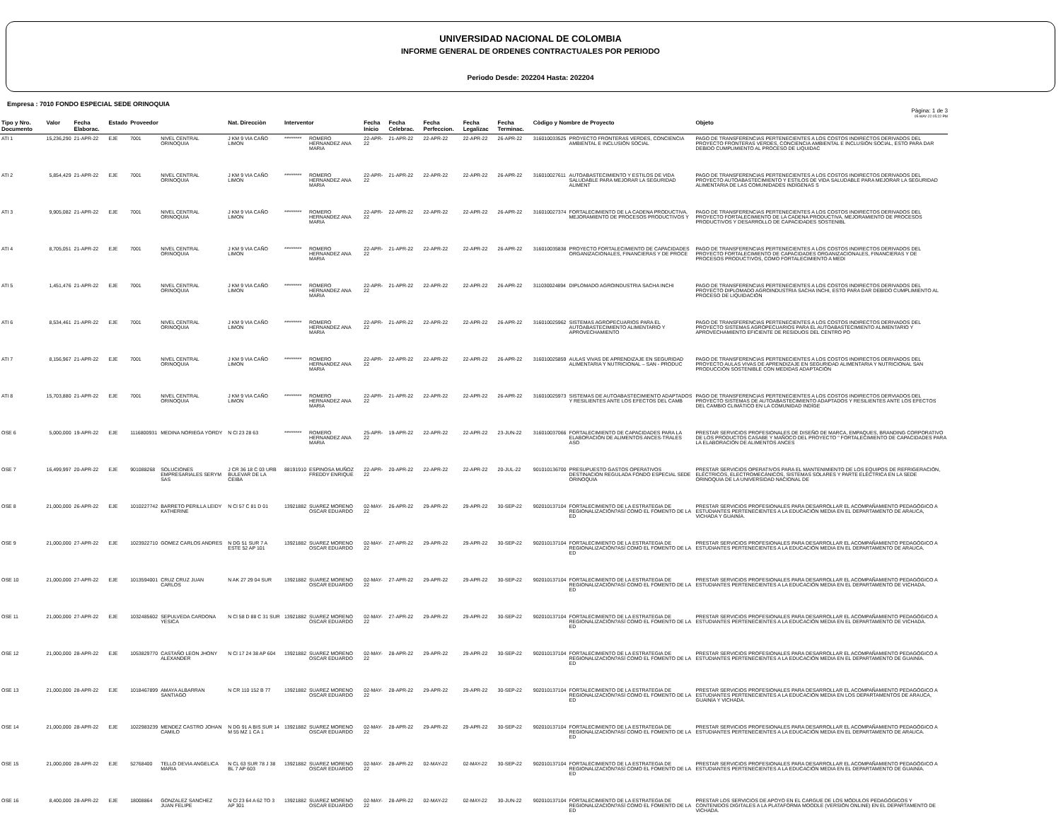UNIVERSIDAD NACIONAL DE COLOMBIA
INFORME GENERAL DE ORDENES CONTRACTUALES POR PERIODO
Periodo Desde: 202204 Hasta: 202204
Empresa : 7010 FONDO ESPECIAL SEDE ORINOQUIA
Pàgina: 1 de 3
05-MAY-22 05:22 PM
| Tipo y Nro. Documento | Valor | Fecha Elaborac. | Estado | Proveedor | | Nat. Direcciòn | Interventor | | Fecha Inicio | Fecha Celebrac. | Fecha Perfeccion. | Fecha Legalizac | Fecha Terminac. | Còdigo y Nombre de Proyecto | | Objeto |
| --- | --- | --- | --- | --- | --- | --- | --- | --- | --- | --- | --- | --- | --- | --- | --- | --- |
| ATI 1 | 15,236,290 | 21-APR-22 | EJE | 7001 | NIVEL CENTRAL ORINOQUIA | J KM 9 VIA CAÑO LIMON | ********* | ROMERO HERNANDEZ ANA MARIA | 22-APR-22 | 21-APR-22 | 22-APR-22 | 22-APR-22 | 26-APR-22 | 316010033525 | PROYECTO FRONTERAS VERDES, CONCIENCIA AMBIENTAL E INCLUSIÓN SOCIAL | PAGO DE TRANSFERENCIAS PERTENECIENTES A LOS COSTOS INDIRECTOS DERIVADOS DEL PROYECTO FRONTERAS VERDES, CONCIENCIA AMBIENTAL E INCLUSIÓN SOCIAL, ESTO PARA DAR DEBIDO CUMPLIMIENTO AL PROCESO DE LIQUIDAC |
| ATI 2 | 5,854,429 | 21-APR-22 | EJE | 7001 | NIVEL CENTRAL ORINOQUIA | J KM 9 VIA CAÑO LIMON | ********* | ROMERO HERNANDEZ ANA MARIA | 22-APR-22 | 21-APR-22 | 22-APR-22 | 22-APR-22 | 26-APR-22 | 316010027611 | AUTOABASTECIMIENTO Y ESTILOS DE VIDA SALUDABLE PARA MEJORAR LA SEGURIDAD ALIMENT | PAGO DE TRANSFERENCIAS PERTENECIENTES A LOS COSTOS INDIRECTOS DERIVADOS DEL PROYECTO AUTOABASTECIMIENTO Y ESTILOS DE VIDA SALUDABLE PARA MEJORAR LA SEGURIDAD ALIMENTARIA DE LAS COMUNIDADES INDÍGENAS S |
| ATI 3 | 9,905,082 | 21-APR-22 | EJE | 7001 | NIVEL CENTRAL ORINOQUIA | J KM 9 VIA CAÑO LIMON | ********* | ROMERO HERNANDEZ ANA MARIA | 22-APR-22 | 22-APR-22 | 22-APR-22 | 22-APR-22 | 26-APR-22 | 316010027374 | FORTALECIMIENTO DE LA CADENA PRODUCTIVA, MEJORAMIENTO DE PROCESOS PRODUCTIVOS Y | PAGO DE TRANSFERENCIAS PERTENECIENTES A LOS COSTOS INDIRECTOS DERIVADOS DEL PROYECTO FORTALECIMIENTO DE LA CADENA PRODUCTIVA, MEJORAMIENTO DE PROCESOS PRODUCTIVOS Y DESARROLLO DE CAPACIDADES SOSTENIBL |
| ATI 4 | 8,705,051 | 21-APR-22 | EJE | 7001 | NIVEL CENTRAL ORINOQUIA | J KM 9 VIA CAÑO LIMON | ********* | ROMERO HERNANDEZ ANA MARIA | 22-APR-22 | 21-APR-22 | 22-APR-22 | 22-APR-22 | 26-APR-22 | 316010035838 | PROYECTO FORTALECIMIENTO DE CAPACIDADES ORGANIZACIONALES, FINANCIERAS Y DE PROCE | PAGO DE TRANSFERENCIAS PERTENECIENTES A LOS COSTOS INDIRECTOS DERIVADOS DEL PROYECTO FORTALECIMIENTO DE CAPACIDADES ORGANIZACIONALES, FINANCIERAS Y DE PROCESOS PRODUCTIVOS, COMO FORTALECIMIENTO A MEDI |
| ATI 5 | 1,451,476 | 21-APR-22 | EJE | 7001 | NIVEL CENTRAL ORINOQUIA | J KM 9 VIA CAÑO LIMON | ********* | ROMERO HERNANDEZ ANA MARIA | 22-APR-22 | 21-APR-22 | 22-APR-22 | 22-APR-22 | 26-APR-22 | 311030024894 | DIPLOMADO AGROINDUSTRIA SACHA INCHI | PAGO DE TRANSFERENCIAS PERTENECIENTES A LOS COSTOS INDIRECTOS DERIVADOS DEL PROYECTO DIPLOMADO AGROINDUSTRIA SACHA INCHI, ESTO PARA DAR DEBIDO CUMPLIMIENTO AL PROCESO DE LIQUIDACIÓN |
| ATI 6 | 8,534,461 | 21-APR-22 | EJE | 7001 | NIVEL CENTRAL ORINOQUIA | J KM 9 VIA CAÑO LIMON | ********* | ROMERO HERNANDEZ ANA MARIA | 22-APR-22 | 21-APR-22 | 22-APR-22 | 22-APR-22 | 26-APR-22 | 316010025962 | SISTEMAS AGROPECUARIOS PARA EL AUTOABASTECIMIENTO ALIMENTARIO Y APROVECHAMIENTO | PAGO DE TRANSFERENCIAS PERTENECIENTES A LOS COSTOS INDIRECTOS DERIVADOS DEL PROYECTO SISTEMAS AGROPECUARIOS PARA EL AUTOABASTECIMIENTO ALIMENTARIO Y APROVECHAMIENTO EFICIENTE DE RESIDUOS DEL CENTRO PO |
| ATI 7 | 8,156,967 | 21-APR-22 | EJE | 7001 | NIVEL CENTRAL ORINOQUIA | J KM 9 VIA CAÑO LIMON | ********* | ROMERO HERNANDEZ ANA MARIA | 22-APR-22 | 22-APR-22 | 22-APR-22 | 22-APR-22 | 26-APR-22 | 316010025859 | AULAS VIVAS DE APRENDIZAJE EN SEGURIDAD ALIMENTARIA Y NUTRICIONAL – SAN - PRODUC | PAGO DE TRANSFERENCIAS PERTENECIENTES A LOS COSTOS INDIRECTOS DERIVADOS DEL PROYECTO AULAS VIVAS DE APRENDIZAJE EN SEGURIDAD ALIMENTARIA Y NUTRICIONAL SAN PRODUCCIÓN SOSTENIBLE CON MEDIDAS ADAPTACIÓN |
| ATI 8 | 15,703,880 | 21-APR-22 | EJE | 7001 | NIVEL CENTRAL ORINOQUIA | J KM 9 VIA CAÑO LIMON | ********* | ROMERO HERNANDEZ ANA MARIA | 22-APR-22 | 21-APR-22 | 22-APR-22 | 22-APR-22 | 26-APR-22 | 316010025973 | SISTEMAS DE AUTOABASTECIMIENTO ADAPTADOS Y RESILIENTES ANTE LOS EFECTOS DEL CAMB | PAGO DE TRANSFERENCIAS PERTENECIENTES A LOS COSTOS INDIRECTOS DERVIADOS DEL PROYECTO SISTEMAS DE AUTOABASTECIMIENTO ADAPTADOS Y RESILIENTES ANTE LOS EFECTOS DEL CAMBIO CLIMÁTICO EN LA COMUNIDAD INDÍGE |
| OSE 6 | 5,000,000 | 19-APR-22 | EJE | 1116800931 | MEDINA NORIEGA YORDY | N Cl 23 28 63 | ********* | ROMERO HERNANDEZ ANA MARIA | 25-APR-22 | 19-APR-22 | 22-APR-22 | 22-APR-22 | 23-JUN-22 | 316010037066 | FORTALECIMIENTO DE CAPACIDADES PARA LA ELABORACIÓN DE ALIMENTOS ANCES-TRALES ASO | PRESTAR SERVICIOS PROFESIONALES DE DISEÑO DE MARCA, EMPAQUES, BRANDING CORPORATIVO DE LOS PRODUCTOS CASABE Y MAÑOCO DEL PROYECTO " FORTALECIMIENTO DE CAPACIDADES PARA LA ELABORACIÓN DE ALIMENTOS ANCES |
| OSE 7 | 16,499,997 | 20-APR-22 | EJE | 901088268 | SOLUCIONES EMPRESARIALES SERYM SAS | J CR 36 18 C 03 URB BULEVAR DE LA CEIBA | 88191910 | ESPINOSA MUÑOZ FREDDY ENRIQUE | 22-APR-22 | 20-APR-22 | 22-APR-22 | 22-APR-22 | 20-JUL-22 | 901010136700 | PRESUPUESTO GASTOS OPERATIVOS DESTINACION REGULADA FONDO ESPECIAL SEDE ORINOQUIA | PRESTAR SERVICIOS OPERATIVOS PARA EL MANTENIMIENTO DE LOS EQUIPOS DE REFRIGERACIÓN, ELÉCTRICOS, ELECTROMECÁNICOS, SISTEMAS SOLARES Y PARTE ELÉCTRICA EN LA SEDE ORINOQUIA DE LA UNIVERSIDAD NACIONAL DE |
| OSE 8 | 21,000,000 | 26-APR-22 | EJE | 1010227742 | BARRETO PERILLA LEIDY KATHERINE | N Cl 57 C 81 D 01 | 13921882 | SUAREZ MORENO OSCAR EDUARDO | 02-MAY-22 | 26-APR-22 | 29-APR-22 | 29-APR-22 | 30-SEP-22 | 902010137104 | FORTALECIMIENTO DE LA ESTRATEGIA DE REGIONALIZACIÓN?ASÍ COMO EL FOMENTO DE LA ED | PRESTAR SERVICIOS PROFESIONALES PARA DESARROLLAR EL ACOMPAÑAMIENTO PEDAGÓGICO A ESTUDIANTES PERTENECIENTES A LA EDUCACIÓN MEDIA EN EL DEPARTAMENTO DE ARAUCA, VICHADA Y GUAINÍA. |
| OSE 9 | 21,000,000 | 27-APR-22 | EJE | 1023922710 | GOMEZ CARLOS ANDRES | N DG 51 SUR 7 A ESTE 52 AP 101 | 13921882 | SUAREZ MORENO OSCAR EDUARDO | 02-MAY-22 | 27-APR-22 | 29-APR-22 | 29-APR-22 | 30-SEP-22 | 902010137104 | FORTALECIMIENTO DE LA ESTRATEGIA DE REGIONALIZACIÓN?ASÍ COMO EL FOMENTO DE LA ED | PRESTAR SERVICIOS PROFESIONALES PARA DESARROLLAR EL ACOMPAÑAMIENTO PEDAGÓGICO A ESTUDIANTES PERTENECIENTES A LA EDUCACIÓN MEDIA EN EL DEPARTAMENTO DE ARAUCA. |
| OSE 10 | 21,000,000 | 27-APR-22 | EJE | 1013594001 | CRUZ CRUZ JUAN CARLOS | N AK 27 29 04 SUR | 13921882 | SUAREZ MORENO OSCAR EDUARDO | 02-MAY-22 | 27-APR-22 | 29-APR-22 | 29-APR-22 | 30-SEP-22 | 902010137104 | FORTALECIMIENTO DE LA ESTRATEGIA DE REGIONALIZACIÓN?ASÍ COMO EL FOMENTO DE LA ED | PRESTAR SERVICIOS PROFESIONALES PARA DESARROLLAR EL ACOMPAÑAMIENTO PEDAGÓGICO A ESTUDIANTES PERTENECIENTES A LA EDUCACIÓN MEDIA EN EL DEPARTAMENTO DE VICHADA. |
| OSE 11 | 21,000,000 | 27-APR-22 | EJE | 1032485602 | SEPULVEDA CARDONA YESICA | N Cl 58 D 88 C 31 SUR | 13921882 | SUAREZ MORENO OSCAR EDUARDO | 02-MAY-22 | 27-APR-22 | 29-APR-22 | 29-APR-22 | 30-SEP-22 | 902010137104 | FORTALECIMIENTO DE LA ESTRATEGIA DE REGIONALIZACIÓN?ASÍ COMO EL FOMENTO DE LA ED | PRESTAR SERVICIOS PROFESIONALES PARA DESARROLLAR EL ACOMPAÑAMIENTO PEDAGÓGICO A ESTUDIANTES PERTENECIENTES A LA EDUCACIÓN MEDIA EN EL DEPARTAMENTO DE VICHADA. |
| OSE 12 | 21,000,000 | 28-APR-22 | EJE | 1053829770 | CASTAÑO LEON JHONY ALEXANDER | N Cl 17 24 38 AP 604 | 13921882 | SUAREZ MORENO OSCAR EDUARDO | 02-MAY-22 | 28-APR-22 | 29-APR-22 | 29-APR-22 | 30-SEP-22 | 902010137104 | FORTALECIMIENTO DE LA ESTRATEGIA DE REGIONALIZACIÓN?ASÍ COMO EL FOMENTO DE LA ED | PRESTAR SERVICIOS PROFESIONALES PARA DESARROLLAR EL ACOMPAÑAMIENTO PEDAGÓGICO A ESTUDIANTES PERTENECIENTES A LA EDUCACIÓN MEDIA EN EL DEPARTAMENTO DE GUAINÍA. |
| OSE 13 | 21,000,000 | 28-APR-22 | EJE | 1018467899 | AMAYA ALBARRAN SANTIAGO | N CR 110 152 B 77 | 13921882 | SUAREZ MORENO OSCAR EDUARDO | 02-MAY-22 | 28-APR-22 | 29-APR-22 | 29-APR-22 | 30-SEP-22 | 902010137104 | FORTALECIMIENTO DE LA ESTRATEGIA DE REGIONALIZACIÓN?ASÍ COMO EL FOMENTO DE LA ED | PRESTAR SERVICIOS PROFESIONALES PARA DESARROLLAR EL ACOMPAÑAMIENTO PEDAGÓGICO A ESTUDIANTES PERTENECIENTES A LA EDUCACIÓN MEDIA EN LOS DEPARTAMENTOS DE ARAUCA, GUAINÍA Y VICHADA. |
| OSE 14 | 21,000,000 | 28-APR-22 | EJE | 1022983239 | MENDEZ CASTRO JOHAN CAMILO | N DG 91 A BIS SUR 14 M 55 MZ 1 CA 1 | 13921882 | SUAREZ MORENO OSCAR EDUARDO | 02-MAY-22 | 28-APR-22 | 29-APR-22 | 29-APR-22 | 30-SEP-22 | 902010137104 | FORTALECIMIENTO DE LA ESTRATEGIA DE REGIONALIZACIÓN?ASÍ COMO EL FOMENTO DE LA ED | PRESTAR SERVICIOS PROFESIONALES PARA DESARROLLAR EL ACOMPAÑAMIENTO PEDAGÓGICO A ESTUDIANTES PERTENECIENTES A LA EDUCACIÓN MEDIA EN EL DEPARTAMENTO DE ARAUCA. |
| OSE 15 | 21,000,000 | 28-APR-22 | EJE | 52768400 | TELLO DEVIA ANGELICA MARIA | N CL 63 SUR 78 J 38 BL 7 AP 603 | 13921882 | SUAREZ MORENO OSCAR EDUARDO | 02-MAY-22 | 28-APR-22 | 02-MAY-22 | 02-MAY-22 | 30-SEP-22 | 902010137104 | FORTALECIMIENTO DE LA ESTRATEGIA DE REGIONALIZACIÓN?ASÍ COMO EL FOMENTO DE LA ED | PRESTAR SERVICIOS PROFESIONALES PARA DESARROLLAR EL ACOMPAÑAMIENTO PEDAGÓGICO A ESTUDIANTES PERTENECIENTES A LA EDUCACIÓN MEDIA EN EL DEPARTAMENTO DE GUAINÍA. |
| OSE 16 | 8,400,000 | 28-APR-22 | EJE | 18008864 | GONZALEZ SANCHEZ JUAN FELIPE | N Cl 23 64 A 62 TO 3 AP 301 | 13921882 | SUAREZ MORENO OSCAR EDUARDO | 02-MAY-22 | 28-APR-22 | 02-MAY-22 | 02-MAY-22 | 30-JUN-22 | 902010137104 | FORTALECIMIENTO DE LA ESTRATEGIA DE REGIONALIZACIÓN?ASÍ COMO EL FOMENTO DE LA ED | PRESTAR LOS SERVICIOS DE APOYO EN EL CARGUE DE LOS MÓDULOS PEDAGÓGICOS Y CONTENIDOS DIGITALES A LA PLATAFORMA MOODLE (VERSIÓN ONLINE) EN EL DEPARTAMENTO DE VICHADA. |